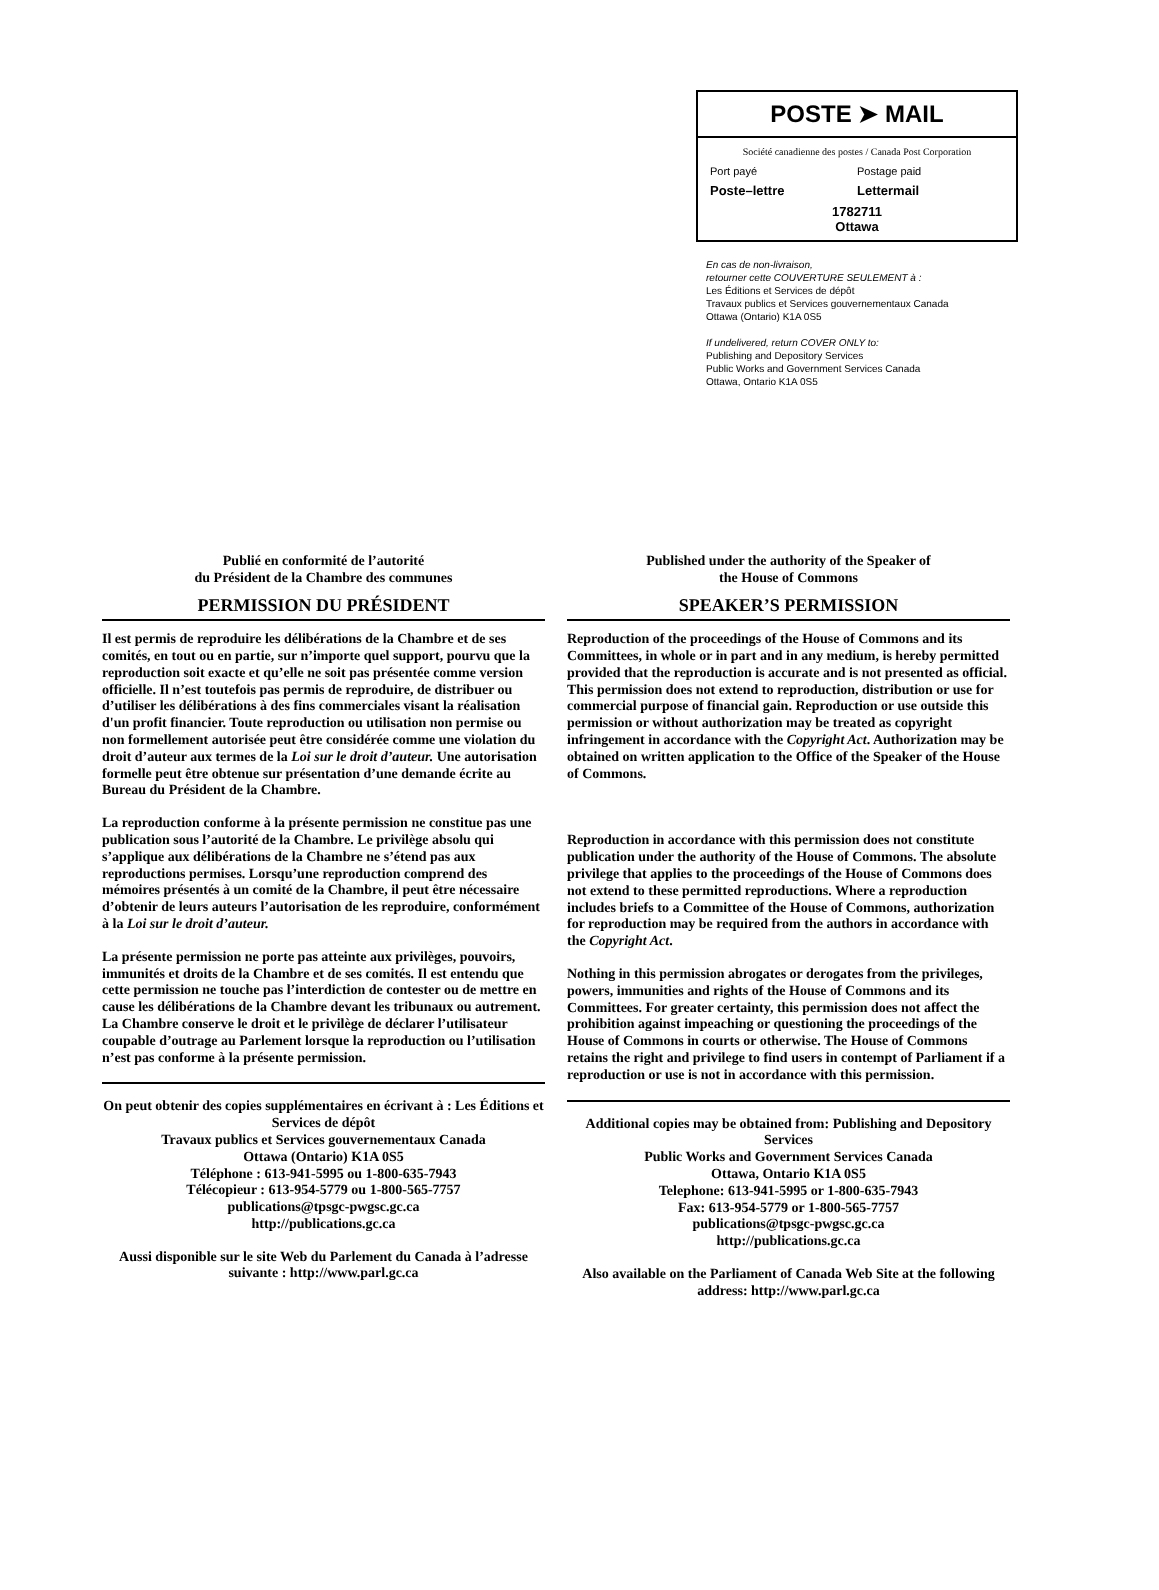POSTE ➤ MAIL
Société canadienne des postes / Canada Post Corporation
Port payé Postage paid
Poste–lettre Lettermail
1782711
Ottawa
En cas de non-livraison,
retourner cette COUVERTURE SEULEMENT à :
Les Éditions et Services de dépôt
Travaux publics et Services gouvernementaux Canada
Ottawa (Ontario) K1A 0S5
If undelivered, return COVER ONLY to:
Publishing and Depository Services
Public Works and Government Services Canada
Ottawa, Ontario K1A 0S5
Publié en conformité de l’autorité
du Président de la Chambre des communes
PERMISSION DU PRÉSIDENT
Il est permis de reproduire les délibérations de la Chambre et de ses comités, en tout ou en partie, sur n’importe quel support, pourvu que la reproduction soit exacte et qu’elle ne soit pas présentée comme version officielle. Il n’est toutefois pas permis de reproduire, de distribuer ou d’utiliser les délibérations à des fins commerciales visant la réalisation d'un profit financier. Toute reproduction ou utilisation non permise ou non formellement autorisée peut être considérée comme une violation du droit d’auteur aux termes de la Loi sur le droit d’auteur. Une autorisation formelle peut être obtenue sur présentation d’une demande écrite au Bureau du Président de la Chambre.
La reproduction conforme à la présente permission ne constitue pas une publication sous l’autorité de la Chambre. Le privilège absolu qui s’applique aux délibérations de la Chambre ne s’étend pas aux reproductions permises. Lorsqu’une reproduction comprend des mémoires présentés à un comité de la Chambre, il peut être nécessaire d’obtenir de leurs auteurs l’autorisation de les reproduire, conformément à la Loi sur le droit d’auteur.
La présente permission ne porte pas atteinte aux privilèges, pouvoirs, immunités et droits de la Chambre et de ses comités. Il est entendu que cette permission ne touche pas l’interdiction de contester ou de mettre en cause les délibérations de la Chambre devant les tribunaux ou autrement. La Chambre conserve le droit et le privilège de déclarer l’utilisateur coupable d’outrage au Parlement lorsque la reproduction ou l’utilisation n’est pas conforme à la présente permission.
On peut obtenir des copies supplémentaires en écrivant à : Les Éditions et Services de dépôt
Travaux publics et Services gouvernementaux Canada
Ottawa (Ontario) K1A 0S5
Téléphone : 613-941-5995 ou 1-800-635-7943
Télécopieur : 613-954-5779 ou 1-800-565-7757
publications@tpsgc-pwgsc.gc.ca
http://publications.gc.ca
Aussi disponible sur le site Web du Parlement du Canada à l’adresse suivante : http://www.parl.gc.ca
Published under the authority of the Speaker of
the House of Commons
SPEAKER’S PERMISSION
Reproduction of the proceedings of the House of Commons and its Committees, in whole or in part and in any medium, is hereby permitted provided that the reproduction is accurate and is not presented as official. This permission does not extend to reproduction, distribution or use for commercial purpose of financial gain. Reproduction or use outside this permission or without authorization may be treated as copyright infringement in accordance with the Copyright Act. Authorization may be obtained on written application to the Office of the Speaker of the House of Commons.
Reproduction in accordance with this permission does not constitute publication under the authority of the House of Commons. The absolute privilege that applies to the proceedings of the House of Commons does not extend to these permitted reproductions. Where a reproduction includes briefs to a Committee of the House of Commons, authorization for reproduction may be required from the authors in accordance with the Copyright Act.
Nothing in this permission abrogates or derogates from the privileges, powers, immunities and rights of the House of Commons and its Committees. For greater certainty, this permission does not affect the prohibition against impeaching or questioning the proceedings of the House of Commons in courts or otherwise. The House of Commons retains the right and privilege to find users in contempt of Parliament if a reproduction or use is not in accordance with this permission.
Additional copies may be obtained from: Publishing and Depository Services
Public Works and Government Services Canada
Ottawa, Ontario K1A 0S5
Telephone: 613-941-5995 or 1-800-635-7943
Fax: 613-954-5779 or 1-800-565-7757
publications@tpsgc-pwgsc.gc.ca
http://publications.gc.ca
Also available on the Parliament of Canada Web Site at the following address: http://www.parl.gc.ca